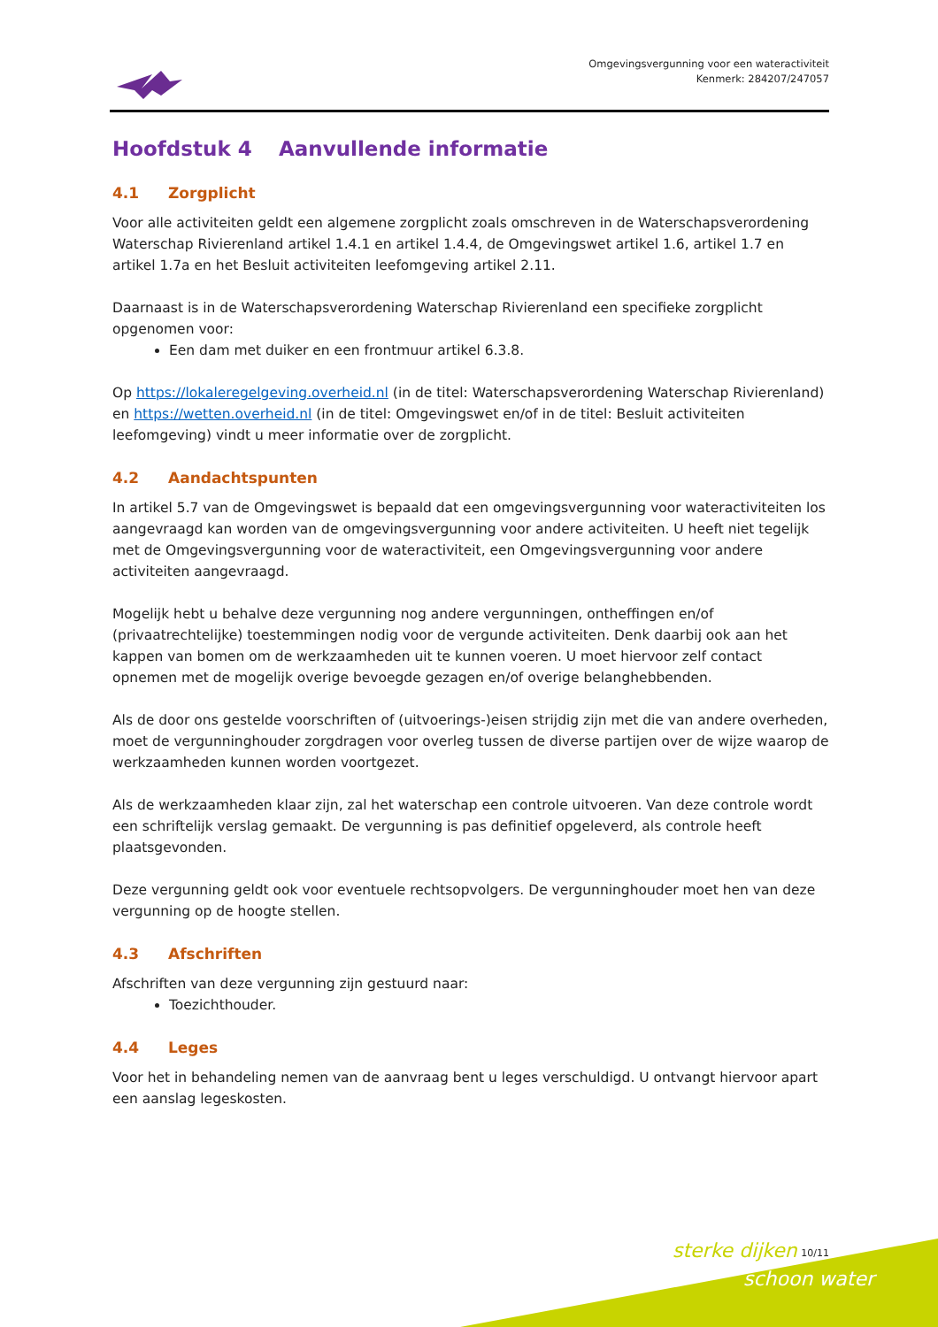Omgevingsvergunning voor een wateractiviteit
Kenmerk: 284207/247057
Hoofdstuk 4 Aanvullende informatie
4.1 Zorgplicht
Voor alle activiteiten geldt een algemene zorgplicht zoals omschreven in de Waterschapsverordening Waterschap Rivierenland artikel 1.4.1 en artikel 1.4.4, de Omgevingswet artikel 1.6, artikel 1.7 en artikel 1.7a en het Besluit activiteiten leefomgeving artikel 2.11.
Daarnaast is in de Waterschapsverordening Waterschap Rivierenland een specifieke zorgplicht opgenomen voor:
Een dam met duiker en een frontmuur artikel 6.3.8.
Op https://lokaleregelgeving.overheid.nl (in de titel: Waterschapsverordening Waterschap Rivierenland) en https://wetten.overheid.nl (in de titel: Omgevingswet en/of in de titel: Besluit activiteiten leefomgeving) vindt u meer informatie over de zorgplicht.
4.2 Aandachtspunten
In artikel 5.7 van de Omgevingswet is bepaald dat een omgevingsvergunning voor wateractiviteiten los aangevraagd kan worden van de omgevingsvergunning voor andere activiteiten. U heeft niet tegelijk met de Omgevingsvergunning voor de wateractiviteit, een Omgevingsvergunning voor andere activiteiten aangevraagd.
Mogelijk hebt u behalve deze vergunning nog andere vergunningen, ontheffingen en/of (privaatrechtelijke) toestemmingen nodig voor de vergunde activiteiten. Denk daarbij ook aan het kappen van bomen om de werkzaamheden uit te kunnen voeren. U moet hiervoor zelf contact opnemen met de mogelijk overige bevoegde gezagen en/of overige belanghebbenden.
Als de door ons gestelde voorschriften of (uitvoerings-)eisen strijdig zijn met die van andere overheden, moet de vergunninghouder zorgdragen voor overleg tussen de diverse partijen over de wijze waarop de werkzaamheden kunnen worden voortgezet.
Als de werkzaamheden klaar zijn, zal het waterschap een controle uitvoeren. Van deze controle wordt een schriftelijk verslag gemaakt. De vergunning is pas definitief opgeleverd, als controle heeft plaatsgevonden.
Deze vergunning geldt ook voor eventuele rechtsopvolgers. De vergunninghouder moet hen van deze vergunning op de hoogte stellen.
4.3 Afschriften
Afschriften van deze vergunning zijn gestuurd naar:
Toezichthouder.
4.4 Leges
Voor het in behandeling nemen van de aanvraag bent u leges verschuldigd. U ontvangt hiervoor apart een aanslag legeskosten.
sterke dijken
schoon water
10/11